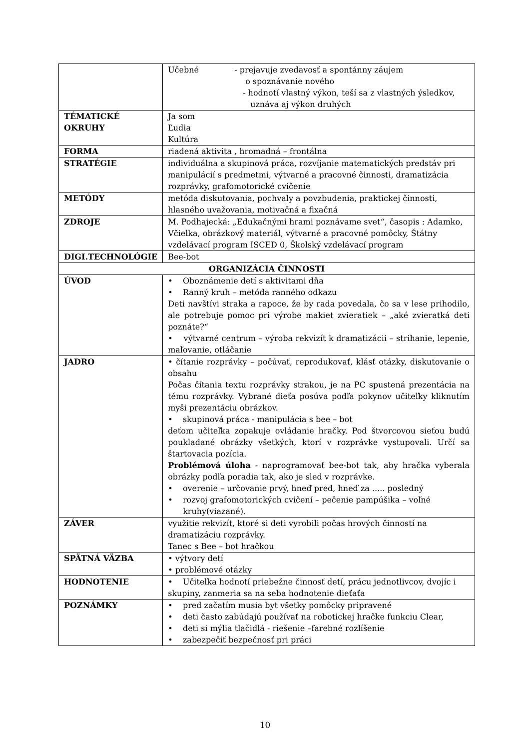| | Učebné - prejavuje zvedavosť a spontánny záujem o spoznávanie nového - hodnotí vlastný výkon, teší sa z vlastných ýsledkov, uznáva aj výkon druhých |
| TÉMATICKÉ OKRUHY | Ja som Ľudia Kultúra |
| FORMA | riadená aktivita , hromadná – frontálna |
| STRATÉGIE | individuálna a skupinová práca, rozvíjanie matematických predstáv pri manipulácií s predmetmi, výtvarné a pracovné činnosti, dramatizácia rozprávky, grafomotorické cvičenie |
| METÓDY | metóda diskutovania, pochvaly a povzbudenia, praktickej činnosti, hlasného uvažovania, motivačná a fixačná |
| ZDROJE | M. Podhajecká: „Edukačnými hrami poznávame svet“, časopis : Adamko, Včielka, obrázkový materiál, výtvarné a pracovné pomôcky, Štátny vzdelávací program ISCED 0, Školský vzdelávací program |
| DIGI.TECHNOLÓGIE | Bee-bot |
| ORGANIZÁCIA ČINNOSTI | |
| ÚVOD | • Oboznámenie detí s aktivitami dňa • Ranný kruh – metóda ranného odkazu Deti navštívi straka a rapoce, že by rada povedala, čo sa v lese prihodilo, ale potrebuje pomoc pri výrobe makiet zvieratiek – „aké zvieratká deti poznáte?“ • výtvarné centrum – výroba rekvizít k dramatizácii – strihanie, lepenie, maľovanie, otláčanie |
| JADRO | • čítanie rozprávky – počúvať, reprodukovať, klásť otázky, diskutovanie o obsahu Počas čítania textu rozprávky strakou, je na PC spustená prezentácia na tému rozprávky. Vybrané dieťa posúva podľa pokynov učiteľky kliknutím myši prezentáciu obrázkov. • skupinová práca - manipulácia s bee – bot deťom učiteľka zopakuje ovládanie hračky. Pod štvorcovou sieťou budú poukladané obrázky všetkých, ktorí v rozprávke vystupovali. Určí sa štartovacia pozícia. Problémová úloha - naprogramovať bee-bot tak, aby hračka vyberala obrázky podľa poradia tak, ako je sled v rozprávke. • overenie – určovanie prvý, hneď pred, hneď za ..... posledný • rozvoj grafomotorických cvičení – pečenie pampúšika – voľné kruhy(viazané). |
| ZÁVER | využitie rekvizít, ktoré si deti vyrobili počas hrových činností na dramatizáciu rozprávky. Tanec s Bee – bot hračkou |
| SPÄTNÁ VÄZBA | • výtvory detí • problémové otázky |
| HODNOTENIE | • Učiteľka hodnotí priebežne činnosť detí, prácu jednotlivcov, dvojíc i skupiny, zanmeria sa na seba hodnotenie dieťaťa |
| POZNÁMKY | • pred začatím musia byt všetky pomôcky pripravené • deti často zabúdajú používať na robotickej hračke funkciu Clear, • deti si mýlia tlačidlá - riešenie –farebné rozlíšenie • zabezpečiť bezpečnosť pri práci |
10